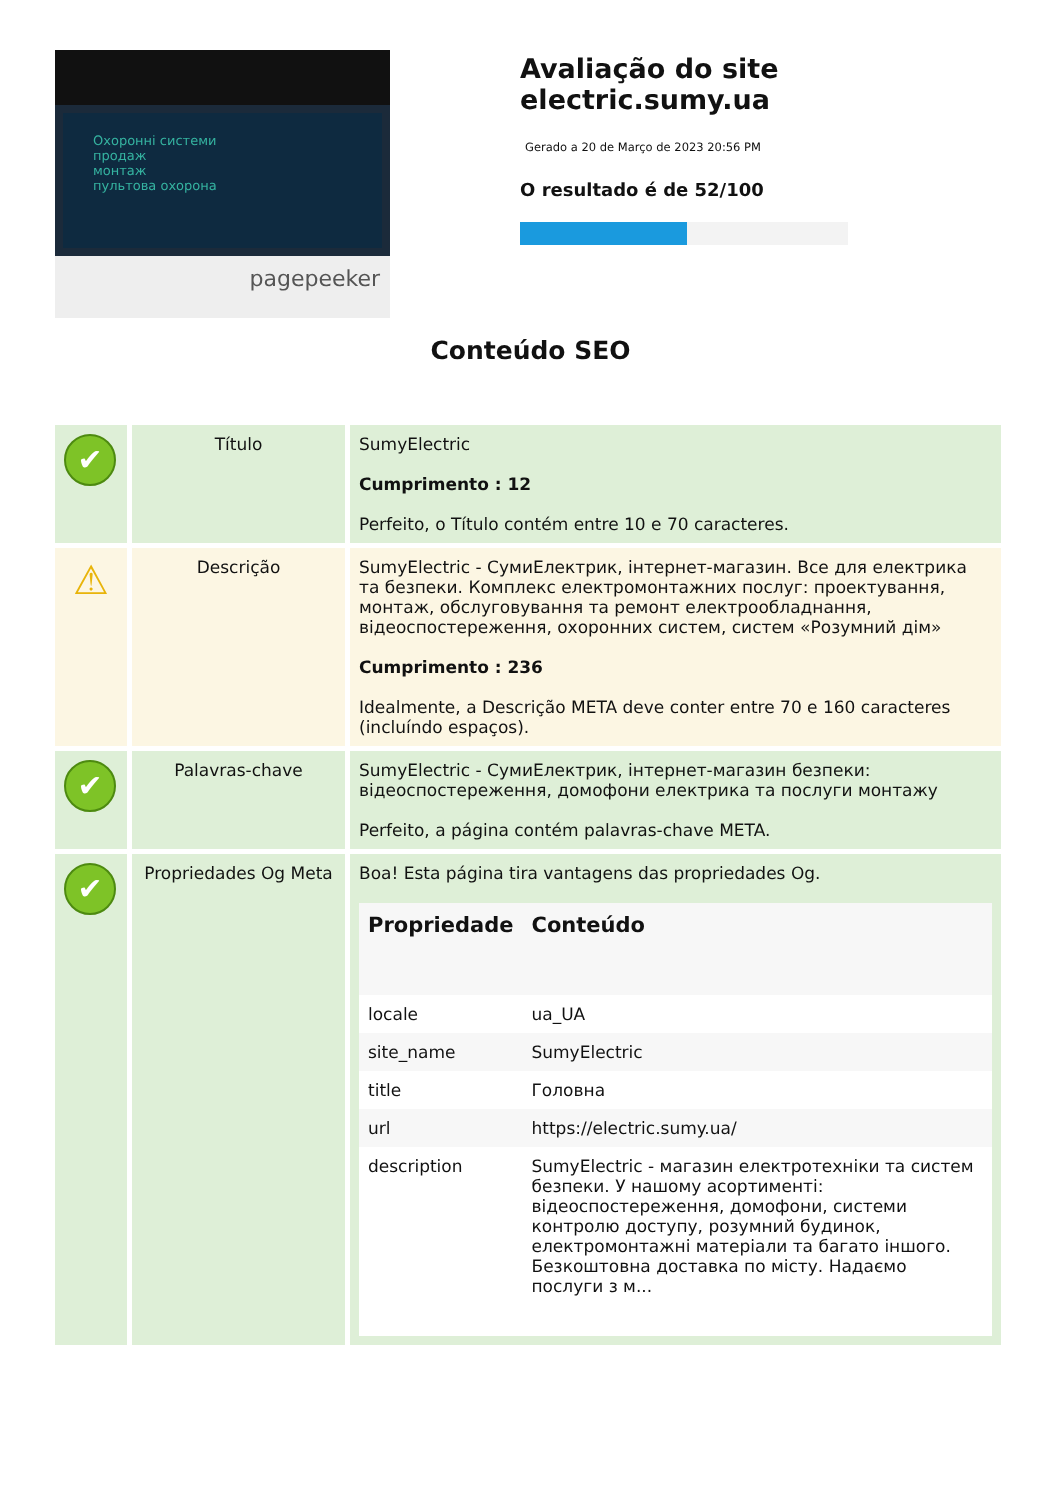Охоронні системи
продаж
монтаж
пультова охорона
pagepeeker
Avaliação do site electric.sumy.ua
Gerado a 20 de Março de 2023 20:56 PM
O resultado é de 52/100
Conteúdo SEO
| ✔ | Título | SumyElectric Cumprimento : 12 Perfeito, o Título contém entre 10 e 70 caracteres. |
| ⚠ | Descrição | SumyElectric - СумиЕлектрик, інтернет-магазин. Все для електрика та безпеки. Комплекс електромонтажних послуг: проектування, монтаж, обслуговування та ремонт електрообладнання, відеоспостереження, охоронних систем, систем «Розумний дім» Cumprimento : 236 Idealmente, a Descrição META deve conter entre 70 e 160 caracteres (incluíndo espaços). |
| ✔ | Palavras-chave | SumyElectric - СумиЕлектрик, інтернет-магазин безпеки: відеоспостереження, домофони електрика та послуги монтажу Perfeito, a página contém palavras-chave META. |
| ✔ | Propriedades Og Meta | Boa! Esta página tira vantagens das propriedades Og. / Propriedade / Conteúdo / / --- / --- / / locale / ua_UA / / site_name / SumyElectric / / title / Головна / / url / https://electric.sumy.ua/ / / description / SumyElectric - магазин електротехніки та систем безпеки. У нашому асортименті: відеоспостереження, домофони, системи контролю доступу, розумний будинок, електромонтажні матеріали та багато іншого. Безкоштовна доставка по місту. Надаємо послуги з м... / |